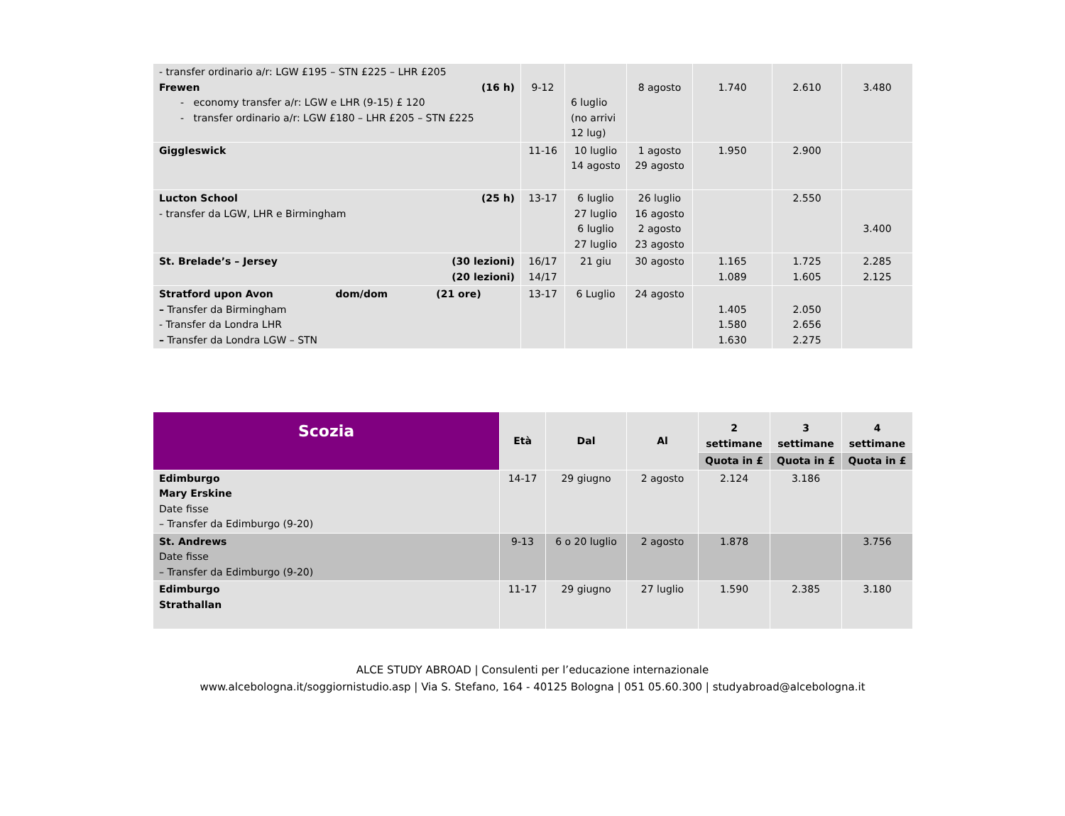| - transfer ordinario a/r: LGW £195 – STN £225 – LHR £205 Frewen (16 h) - economy transfer a/r: LGW e LHR (9-15) £ 120 - transfer ordinario a/r: LGW £180 – LHR £205 – STN £225 | 9-12 | 6 luglio (no arrivi 12 lug) | 8 agosto | 1.740 | 2.610 | 3.480 |
| Giggleswick | 11-16 | 10 luglio 14 agosto | 1 agosto 29 agosto | 1.950 | 2.900 | |
| Lucton School (25 h) - transfer da LGW, LHR e Birmingham | 13-17 | 6 luglio 27 luglio 6 luglio 27 luglio | 26 luglio 16 agosto 2 agosto 23 agosto | | 2.550 | 3.400 |
| St. Brelade’s – Jersey (30 lezioni) (20 lezioni) | 16/17 14/17 | 21 giu | 30 agosto | 1.165 1.089 | 1.725 1.605 | 2.285 2.125 |
| Stratford upon Avon dom/dom (21 ore) – Transfer da Birmingham - Transfer da Londra LHR – Transfer da Londra LGW – STN | 13-17 | 6 Luglio | 24 agosto | 1.405 1.580 1.630 | 2.050 2.656 2.275 | |
| Scozia | Età | Dal | Al | 2 settimane | 3 settimane | 4 settimane |
| --- | --- | --- | --- | --- | --- | --- |
| | | | | Quota in £ | Quota in £ | Quota in £ |
| Edimburgo Mary Erskine Date fisse – Transfer da Edimburgo (9-20) | 14-17 | 29 giugno | 2 agosto | 2.124 | 3.186 | |
| St. Andrews Date fisse – Transfer da Edimburgo (9-20) | 9-13 | 6 o 20 luglio | 2 agosto | 1.878 | | 3.756 |
| Edimburgo Strathallan | 11-17 | 29 giugno | 27 luglio | 1.590 | 2.385 | 3.180 |
ALCE STUDY ABROAD | Consulenti per l’educazione internazionale
www.alcebologna.it/soggiornistudio.asp | Via S. Stefano, 164 - 40125 Bologna | 051 05.60.300 | studyabroad@alcebologna.it